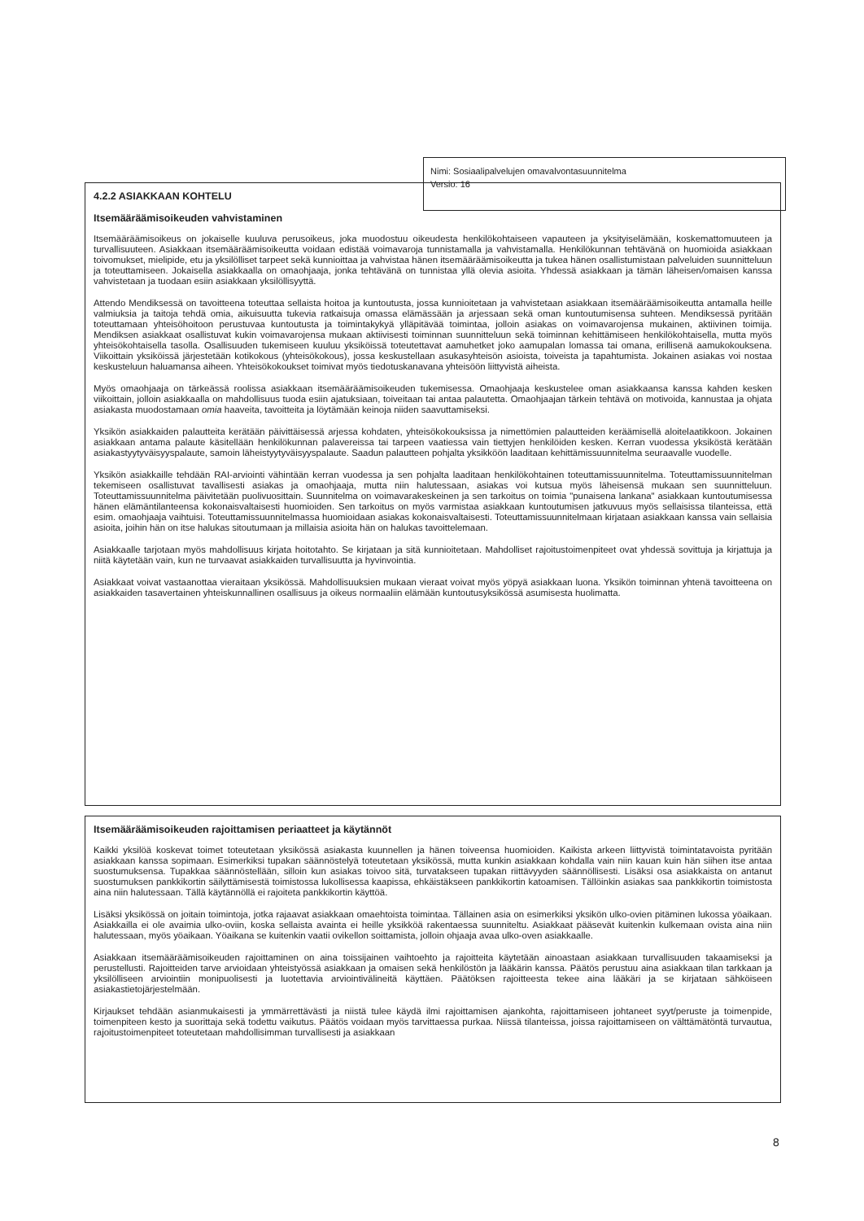4.2.2 ASIAKKAAN KOHTELU
Itsemääräämisoikeuden vahvistaminen
Itsemääräämisoikeus on jokaiselle kuuluva perusoikeus, joka muodostuu oikeudesta henkilökohtaiseen vapauteen ja yksityiselämään, koskemattomuuteen ja turvallisuuteen. Asiakkaan itsemääräämisoikeutta voidaan edistää voimavaroja tunnistamalla ja vahvistamalla. Henkilökunnan tehtävänä on huomioida asiakkaan toivomukset, mielipide, etu ja yksilölliset tarpeet sekä kunnioittaa ja vahvistaa hänen itsemääräämisoikeutta ja tukea hänen osallistumistaan palveluiden suunnitteluun ja toteuttamiseen. Jokaisella asiakkaalla on omaohjaaja, jonka tehtävänä on tunnistaa yllä olevia asioita. Yhdessä asiakkaan ja tämän läheisen/omaisen kanssa vahvistetaan ja tuodaan esiin asiakkaan yksilöllisyyttä.
Attendo Mendiksessä on tavoitteena toteuttaa sellaista hoitoa ja kuntoutusta, jossa kunnioitetaan ja vahvistetaan asiakkaan itsemääräämisoikeutta antamalla heille valmiuksia ja taitoja tehdä omia, aikuisuutta tukevia ratkaisuja omassa elämässään ja arjessaan sekä oman kuntoutumisensa suhteen. Mendiksessä pyritään toteuttamaan yhteisöhoitoon perustuvaa kuntoutusta ja toimintakykyä ylläpitävää toimintaa, jolloin asiakas on voimavarojensa mukainen, aktiivinen toimija. Mendiksen asiakkaat osallistuvat kukin voimavarojensa mukaan aktiivisesti toiminnan suunnitteluun sekä toiminnan kehittämiseen henkilökohtaisella, mutta myös yhteisökohtaisella tasolla. Osallisuuden tukemiseen kuuluu yksiköissä toteutettavat aamuhetket joko aamupalan lomassa tai omana, erillisenä aamukokouksena. Viikoittain yksiköissä järjestetään kotikokous (yhteisökokous), jossa keskustellaan asukasyhteisön asioista, toiveista ja tapahtumista. Jokainen asiakas voi nostaa keskusteluun haluamansa aiheen. Yhteisökokoukset toimivat myös tiedotuskanavana yhteisöön liittyvistä aiheista.
Myös omaohjaaja on tärkeässä roolissa asiakkaan itsemääräämisoikeuden tukemisessa. Omaohjaaja keskustelee oman asiakkaansa kanssa kahden kesken viikoittain, jolloin asiakkaalla on mahdollisuus tuoda esiin ajatuksiaan, toiveitaan tai antaa palautetta. Omaohjaajan tärkein tehtävä on motivoida, kannustaa ja ohjata asiakasta muodostamaan omia haaveita, tavoitteita ja löytämään keinoja niiden saavuttamiseksi.
Yksikön asiakkaiden palautteita kerätään päivittäisessä arjessa kohdaten, yhteisökokouksissa ja nimettömien palautteiden keräämisellä aloitelaatikkoon. Jokainen asiakkaan antama palaute käsitellään henkilökunnan palavereissa tai tarpeen vaatiessa vain tiettyjen henkilöiden kesken. Kerran vuodessa yksiköstä kerätään asiakastyytyväisyyspalaute, samoin läheistyytyväisyyspalaute. Saadun palautteen pohjalta yksikköön laaditaan kehittämissuunnitelma seuraavalle vuodelle.
Yksikön asiakkaille tehdään RAI-arviointi vähintään kerran vuodessa ja sen pohjalta laaditaan henkilökohtainen toteuttamissuunnitelma. Toteuttamissuunnitelman tekemiseen osallistuvat tavallisesti asiakas ja omaohjaaja, mutta niin halutessaan, asiakas voi kutsua myös läheisensä mukaan sen suunnitteluun. Toteuttamissuunnitelma päivitetään puolivuosittain. Suunnitelma on voimavarakeskeinen ja sen tarkoitus on toimia "punaisena lankana" asiakkaan kuntoutumisessa hänen elämäntilanteensa kokonaisvaltaisesti huomioiden. Sen tarkoitus on myös varmistaa asiakkaan kuntoutumisen jatkuvuus myös sellaisissa tilanteissa, että esim. omaohjaaja vaihtuisi. Toteuttamissuunnitelmassa huomioidaan asiakas kokonaisvaltaisesti. Toteuttamissuunnitelmaan kirjataan asiakkaan kanssa vain sellaisia asioita, joihin hän on itse halukas sitoutumaan ja millaisia asioita hän on halukas tavoittelemaan.
Asiakkaalle tarjotaan myös mahdollisuus kirjata hoitotahto. Se kirjataan ja sitä kunnioitetaan. Mahdolliset rajoitustoimenpiteet ovat yhdessä sovittuja ja kirjattuja ja niitä käytetään vain, kun ne turvaavat asiakkaiden turvallisuutta ja hyvinvointia.
Asiakkaat voivat vastaanottaa vieraitaan yksikössä. Mahdollisuuksien mukaan vieraat voivat myös yöpyä asiakkaan luona. Yksikön toiminnan yhtenä tavoitteena on asiakkaiden tasavertainen yhteiskunnallinen osallisuus ja oikeus normaaliin elämään kuntoutusyksikössä asumisesta huolimatta.
Nimi: Sosiaalipalvelujen omavalvontasuunnitelma
Versio: 16
Itsemääräämisoikeuden rajoittamisen periaatteet ja käytännöt
Kaikki yksilöä koskevat toimet toteutetaan yksikössä asiakasta kuunnellen ja hänen toiveensa huomioiden. Kaikista arkeen liittyvistä toimintatavoista pyritään asiakkaan kanssa sopimaan. Esimerkiksi tupakan säännöstelyä toteutetaan yksikössä, mutta kunkin asiakkaan kohdalla vain niin kauan kuin hän siihen itse antaa suostumuksensa. Tupakkaa säännöstellään, silloin kun asiakas toivoo sitä, turvatakseen tupakan riittävyyden säännöllisesti. Lisäksi osa asiakkaista on antanut suostumuksen pankkikortin säilyttämisestä toimistossa lukollisessa kaapissa, ehkäistäkseen pankkikortin katoamisen. Tällöinkin asiakas saa pankkikortin toimistosta aina niin halutessaan. Tällä käytännöllä ei rajoiteta pankkikortin käyttöä.
Lisäksi yksikössä on joitain toimintoja, jotka rajaavat asiakkaan omaehtoista toimintaa. Tällainen asia on esimerkiksi yksikön ulko-ovien pitäminen lukossa yöaikaan. Asiakkailla ei ole avaimia ulko-oviin, koska sellaista avainta ei heille yksikköä rakentaessa suunniteltu. Asiakkaat pääsevät kuitenkin kulkemaan ovista aina niin halutessaan, myös yöaikaan. Yöaikana se kuitenkin vaatii ovikellon soittamista, jolloin ohjaaja avaa ulko-oven asiakkaalle.
Asiakkaan itsemääräämisoikeuden rajoittaminen on aina toissijainen vaihtoehto ja rajoitteita käytetään ainoastaan asiakkaan turvallisuuden takaamiseksi ja perustellusti. Rajoitteiden tarve arvioidaan yhteistyössä asiakkaan ja omaisen sekä henkilöstön ja lääkärin kanssa. Päätös perustuu aina asiakkaan tilan tarkkaan ja yksilölliseen arviointiin monipuolisesti ja luotettavia arviointivälineitä käyttäen. Päätöksen rajoitteesta tekee aina lääkäri ja se kirjataan sähköiseen asiakastietojärjestelmään.
Kirjaukset tehdään asianmukaisesti ja ymmärrettävästi ja niistä tulee käydä ilmi rajoittamisen ajankohta, rajoittamiseen johtaneet syyt/peruste ja toimenpide, toimenpiteen kesto ja suorittaja sekä todettu vaikutus. Päätös voidaan myös tarvittaessa purkaa. Niissä tilanteissa, joissa rajoittamiseen on välttämätöntä turvautua, rajoitustoimenpiteet toteutetaan mahdollisimman turvallisesti ja asiakkaan
8